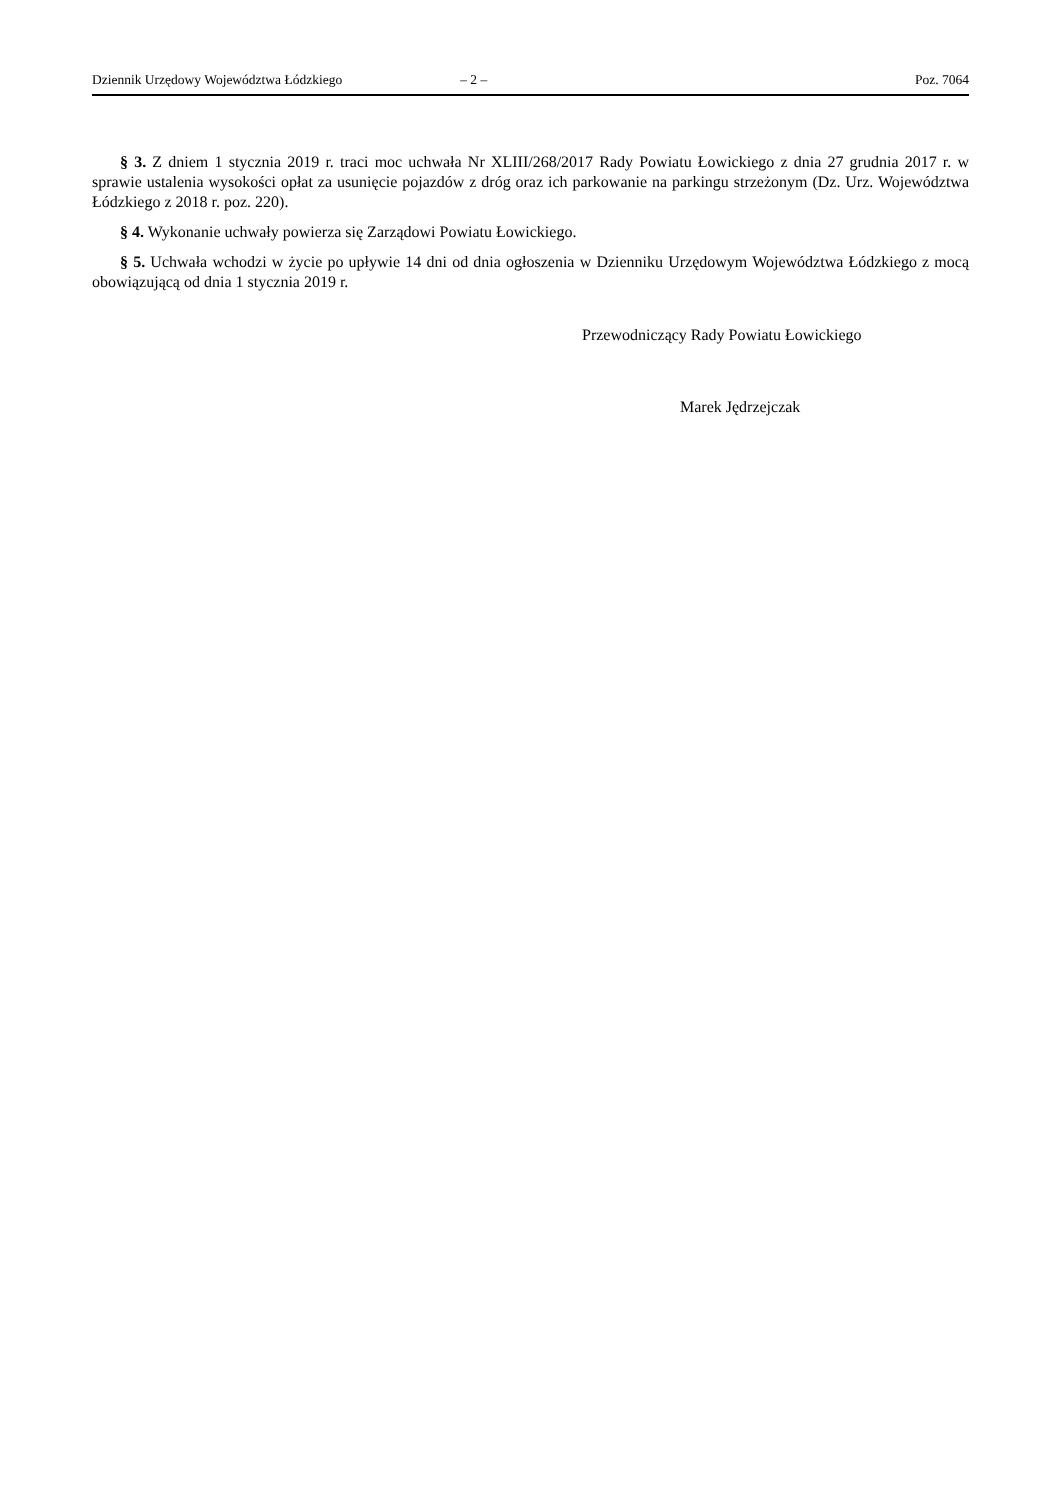Dziennik Urzędowy Województwa Łódzkiego – 2 – Poz. 7064
§ 3. Z dniem 1 stycznia 2019 r. traci moc uchwała Nr XLIII/268/2017 Rady Powiatu Łowickiego z dnia 27 grudnia 2017 r. w sprawie ustalenia wysokości opłat za usunięcie pojazdów z dróg oraz ich parkowanie na parkingu strzeżonym (Dz. Urz. Województwa Łódzkiego z 2018 r. poz. 220).
§ 4. Wykonanie uchwały powierza się Zarządowi Powiatu Łowickiego.
§ 5. Uchwała wchodzi w życie po upływie 14 dni od dnia ogłoszenia w Dzienniku Urzędowym Województwa Łódzkiego z mocą obowiązującą od dnia 1 stycznia 2019 r.
Przewodniczący Rady Powiatu Łowickiego
Marek Jędrzejczak